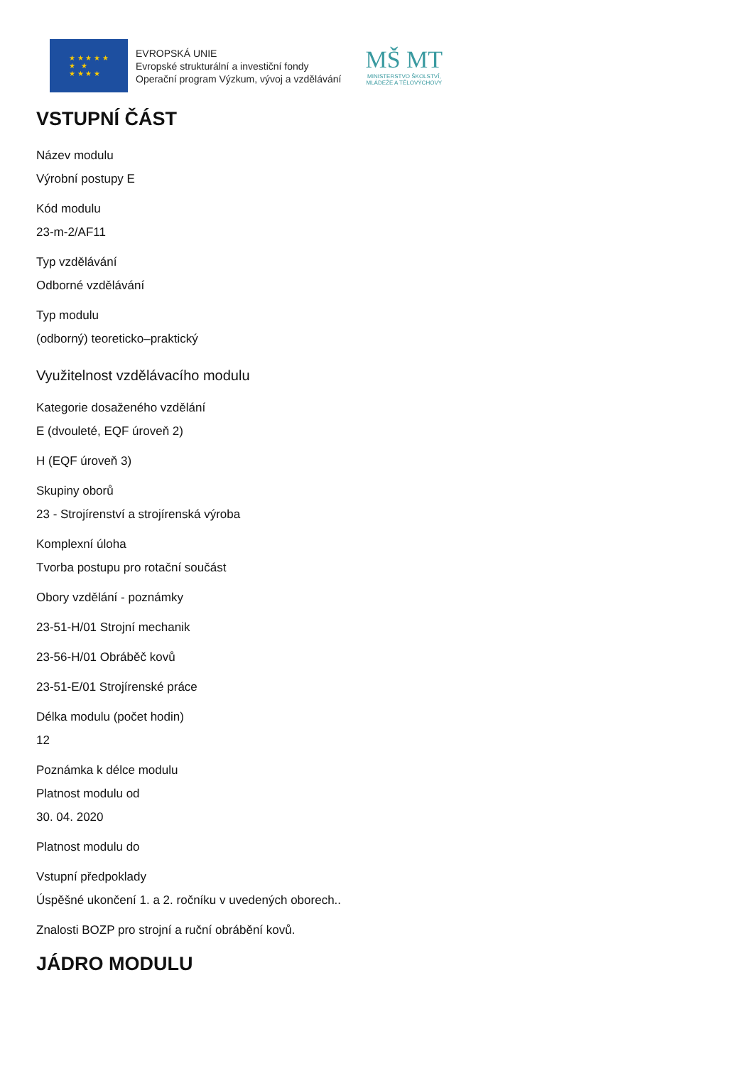★ ★ ★ ★ ★
★ ★
★ ★ ★ ★
EVROPSKÁ UNIE
Evropské strukturální a investiční fondy
Operační program Výzkum, vývoj a vzdělávání
MŠ MT
MINISTERSTVO ŠKOLSTVÍ,
MLÁDEŽE A TĚLOVÝCHOVY
VSTUPNÍ ČÁST
Název modulu
Výrobní postupy E
Kód modulu
23-m-2/AF11
Typ vzdělávání
Odborné vzdělávání
Typ modulu
(odborný) teoreticko–praktický
Využitelnost vzdělávacího modulu
Kategorie dosaženého vzdělání
E (dvouleté, EQF úroveň 2)
H (EQF úroveň 3)
Skupiny oborů
23 - Strojírenství a strojírenská výroba
Komplexní úloha
Tvorba postupu pro rotační součást
Obory vzdělání - poznámky
23-51-H/01 Strojní mechanik
23-56-H/01 Obráběč kovů
23-51-E/01 Strojírenské práce
Délka modulu (počet hodin)
12
Poznámka k délce modulu
Platnost modulu od
30. 04. 2020
Platnost modulu do
Vstupní předpoklady
Úspěšné ukončení 1. a 2. ročníku v uvedených oborech..
Znalosti BOZP pro strojní a ruční obrábění kovů.
JÁDRO MODULU